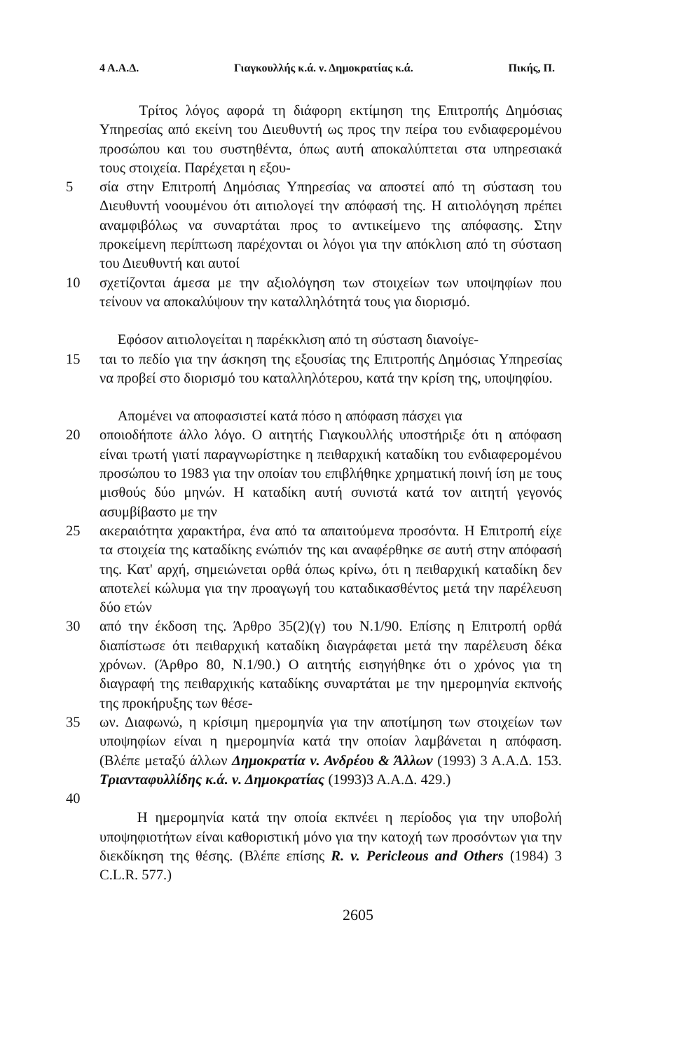4 Α.Α.Δ. Γιαγκουλλής κ.ά. ν. Δημοκρατίας κ.ά. Πικής, Π.
Τρίτος λόγος αφορά τη διάφορη εκτίμηση της Επιτροπής Δημόσιας Υπηρεσίας από εκείνη του Διευθυντή ως προς την πείρα του ενδιαφερομένου προσώπου και του συστηθέντα, όπως αυτή αποκαλύπτεται στα υπηρεσιακά τους στοιχεία. Παρέχεται η εξου-
5 σία στην Επιτροπή Δημόσιας Υπηρεσίας να αποστεί από τη σύσταση του Διευθυντή νοουμένου ότι αιτιολογεί την απόφασή της. Η αιτιολόγηση πρέπει αναμφιβόλως να συναρτάται προς το αντικείμενο της απόφασης. Στην προκείμενη περίπτωση παρέχονται οι λόγοι για την απόκλιση από τη σύσταση του Διευθυντή και αυτοί
10 σχετίζονται άμεσα με την αξιολόγηση των στοιχείων των υποψηφίων που τείνουν να αποκαλύψουν την καταλληλότητά τους για διορισμό.
Εφόσον αιτιολογείται η παρέκκλιση από τη σύσταση διανοίγε-
15 ται το πεδίο για την άσκηση της εξουσίας της Επιτροπής Δημόσιας Υπηρεσίας να προβεί στο διορισμό του καταλληλότερου, κατά την κρίση της, υποψηφίου.
Απομένει να αποφασιστεί κατά πόσο η απόφαση πάσχει για
20 οποιοδήποτε άλλο λόγο. Ο αιτητής Γιαγκουλλής υποστήριξε ότι η απόφαση είναι τρωτή γιατί παραγνωρίστηκε η πειθαρχική καταδίκη του ενδιαφερομένου προσώπου το 1983 για την οποίαν του επιβλήθηκε χρηματική ποινή ίση με τους μισθούς δύο μηνών. Η καταδίκη αυτή συνιστά κατά τον αιτητή γεγονός ασυμβίβαστο με την
25 ακεραιότητα χαρακτήρα, ένα από τα απαιτούμενα προσόντα. Η Επιτροπή είχε τα στοιχεία της καταδίκης ενώπιόν της και αναφέρθηκε σε αυτή στην απόφασή της. Κατ' αρχή, σημειώνεται ορθά όπως κρίνω, ότι η πειθαρχική καταδίκη δεν αποτελεί κώλυμα για την προαγωγή του καταδικασθέντος μετά την παρέλευση δύο ετών
30 από την έκδοση της. Άρθρο 35(2)(γ) του Ν.1/90. Επίσης η Επιτροπή ορθά διαπίστωσε ότι πειθαρχική καταδίκη διαγράφεται μετά την παρέλευση δέκα χρόνων. (Άρθρο 80, Ν.1/90.) Ο αιτητής εισηγήθηκε ότι ο χρόνος για τη διαγραφή της πειθαρχικής καταδίκης συναρτάται με την ημερομηνία εκπνοής της προκήρυξης των θέσε-
35 ων. Διαφωνώ, η κρίσιμη ημερομηνία για την αποτίμηση των στοιχείων των υποψηφίων είναι η ημερομηνία κατά την οποίαν λαμβάνεται η απόφαση. (Βλέπε μεταξύ άλλων Δημοκρατία ν. Ανδρέου & Άλλων (1993) 3 Α.Α.Δ. 153. Τριανταφυλλίδης κ.ά. ν. Δημοκρατίας (1993)3 Α.Α.Δ. 429.)
40
Η ημερομηνία κατά την οποία εκπνέει η περίοδος για την υποβολή υποψηφιοτήτων είναι καθοριστική μόνο για την κατοχή των προσόντων για την διεκδίκηση της θέσης. (Βλέπε επίσης R. v. Pericleous and Others (1984) 3 C.L.R. 577.)
2605